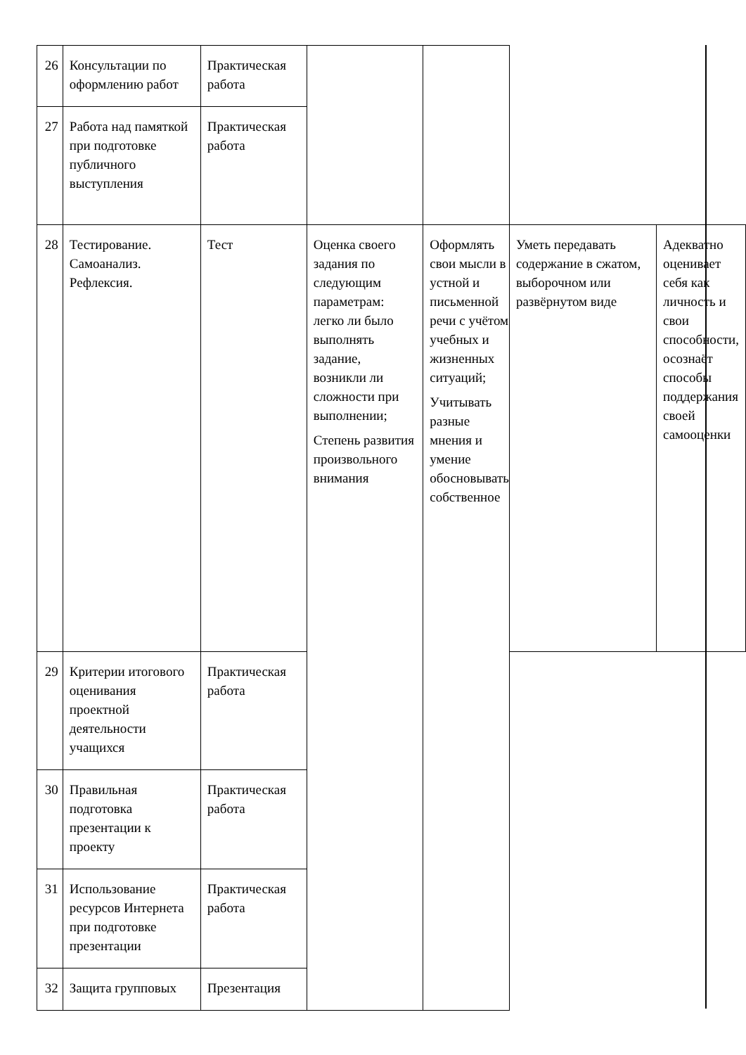| 26 | Консультации по оформлению работ | Практическая работа | | | | |
| 27 | Работа над памяткой при подготовке публичного выступления | Практическая работа | | | | |
| 28 | Тестирование. Самоанализ. Рефлексия. | Тест | Оценка своего задания по следующим параметрам: легко ли было выполнять задание, возникли ли сложности при выполнении; Степень развития произвольного внимания | Оформлять свои мысли в устной и письменной речи с учётом учебных и жизненных ситуаций; Учитывать разные мнения и умение обосновывать собственное | Уметь передавать содержание в сжатом, выборочном или развёрнутом виде | Адекватно оценивает себя как личность и свои способности, осознаёт способы поддержания своей самооценки |
| 29 | Критерии итогового оценивания проектной деятельности учащихся | Практическая работа | | | | |
| 30 | Правильная подготовка презентации к проекту | Практическая работа | | | | |
| 31 | Использование ресурсов Интернета при подготовке презентации | Практическая работа | | | | |
| 32 | Защита групповых | Презентация | | | | |